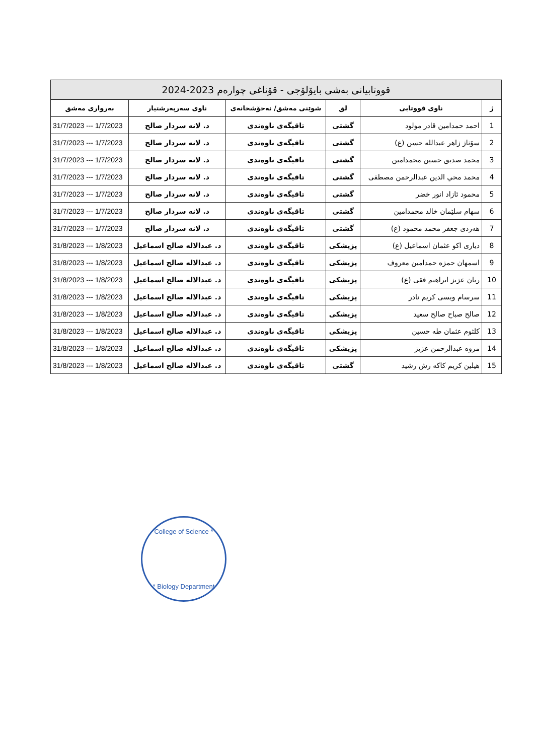| قووتابیانی بەشی بایۆلۆجی - قۆناغی چوارەم 2023-2024 | | | | | |
| ژ | ناوی قووتابی | لق | شوێنی مەشق/ نەخۆشخانەی | ناوی سەرپەرشتیار | بەرواری مەشق |
| 1 | احمد حمدامين قادر مولود | گشتی | تاقیگەی ناوەندی | د. لانە سردار صالح | 31/7/2023 --- 1/7/2023 |
| 2 | سۆناز زاهر عبدالله حسن (ع) | گشتی | تاقیگەی ناوەندی | د. لانە سردار صالح | 31/7/2023 --- 1/7/2023 |
| 3 | محمد صديق حسين محمدامين | گشتی | تاقیگەی ناوەندی | د. لانە سردار صالح | 31/7/2023 --- 1/7/2023 |
| 4 | محمد محي الدين عبدالرحمن مصطفى | گشتی | تاقیگەی ناوەندی | د. لانە سردار صالح | 31/7/2023 --- 1/7/2023 |
| 5 | محمود ئازاد انور خضر | گشتی | تاقیگەی ناوەندی | د. لانە سردار صالح | 31/7/2023 --- 1/7/2023 |
| 6 | سهام سلێمان خالد محمدامين | گشتی | تاقیگەی ناوەندی | د. لانە سردار صالح | 31/7/2023 --- 1/7/2023 |
| 7 | هەردی جعفر محمد محمود (ع) | گشتی | تاقیگەی ناوەندی | د. لانە سردار صالح | 31/7/2023 --- 1/7/2023 |
| 8 | دياری اكو عثمان اسماعيل (ع) | پزیشکی | تاقیگەی ناوەندی | د. عبدالاله صالح اسماعيل | 31/8/2023 --- 1/8/2023 |
| 9 | اسمهان حمزه حمدامين معروف | پزیشکی | تاقیگەی ناوەندی | د. عبدالاله صالح اسماعيل | 31/8/2023 --- 1/8/2023 |
| 10 | ريان عزيز ابراهيم فقى (ع) | پزیشکی | تاقیگەی ناوەندی | د. عبدالاله صالح اسماعيل | 31/8/2023 --- 1/8/2023 |
| 11 | سرسام ويسى كريم نادر | پزیشکی | تاقیگەی ناوەندی | د. عبدالاله صالح اسماعيل | 31/8/2023 --- 1/8/2023 |
| 12 | صالح صباح صالح سعيد | پزیشکی | تاقیگەی ناوەندی | د. عبدالاله صالح اسماعيل | 31/8/2023 --- 1/8/2023 |
| 13 | كلثوم عثمان طه حسين | پزیشکی | تاقیگەی ناوەندی | د. عبدالاله صالح اسماعيل | 31/8/2023 --- 1/8/2023 |
| 14 | مروه عبدالرحمن عزيز | پزیشکی | تاقیگەی ناوەندی | د. عبدالاله صالح اسماعيل | 31/8/2023 --- 1/8/2023 |
| 15 | هيلين كريم كاكه رش رشيد | گشتی | تاقیگەی ناوەندی | د. عبدالاله صالح اسماعيل | 31/8/2023 --- 1/8/2023 |
College of Science *
* Biology Department